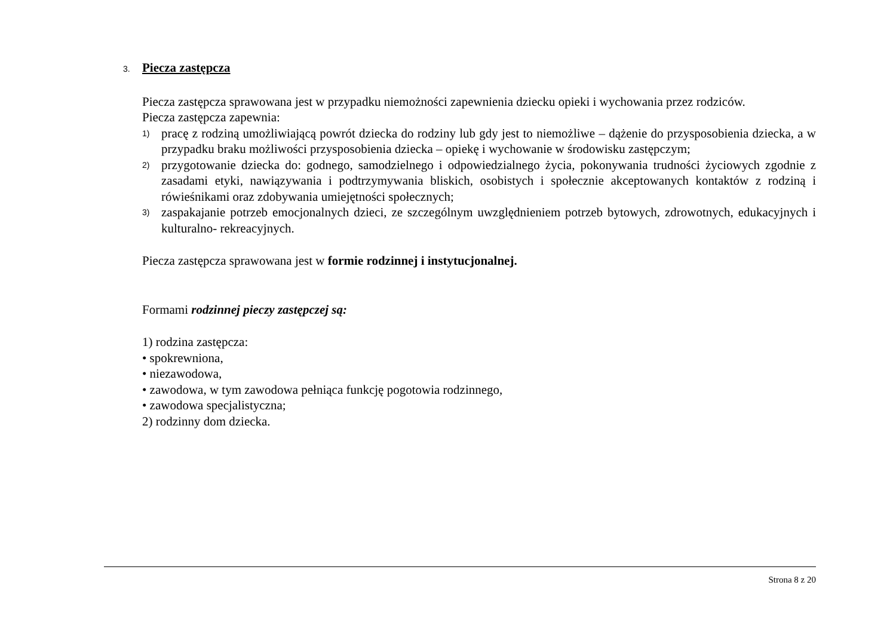3. Piecza zastępcza
Piecza zastępcza sprawowana jest w przypadku niemożności zapewnienia dziecku opieki i wychowania przez rodziców.
Piecza zastępcza zapewnia:
1) pracę z rodziną umożliwiającą powrót dziecka do rodziny lub gdy jest to niemożliwe – dążenie do przysposobienia dziecka, a w przypadku braku możliwości przysposobienia dziecka – opiekę i wychowanie w środowisku zastępczym;
2) przygotowanie dziecka do: godnego, samodzielnego i odpowiedzialnego życia, pokonywania trudności życiowych zgodnie z zasadami etyki, nawiązywania i podtrzymywania bliskich, osobistych i społecznie akceptowanych kontaktów z rodziną i rówieśnikami oraz zdobywania umiejętności społecznych;
3) zaspakajanie potrzeb emocjonalnych dzieci, ze szczególnym uwzględnieniem potrzeb bytowych, zdrowotnych, edukacyjnych i kulturalno- rekreacyjnych.
Piecza zastępcza sprawowana jest w formie rodzinnej i instytucjonalnej.
Formami rodzinnej pieczy zastępczej są:
1) rodzina zastępcza:
• spokrewniona,
• niezawodowa,
• zawodowa, w tym zawodowa pełniąca funkcję pogotowia rodzinnego,
• zawodowa specjalistyczna;
2) rodzinny dom dziecka.
Strona 8 z 20